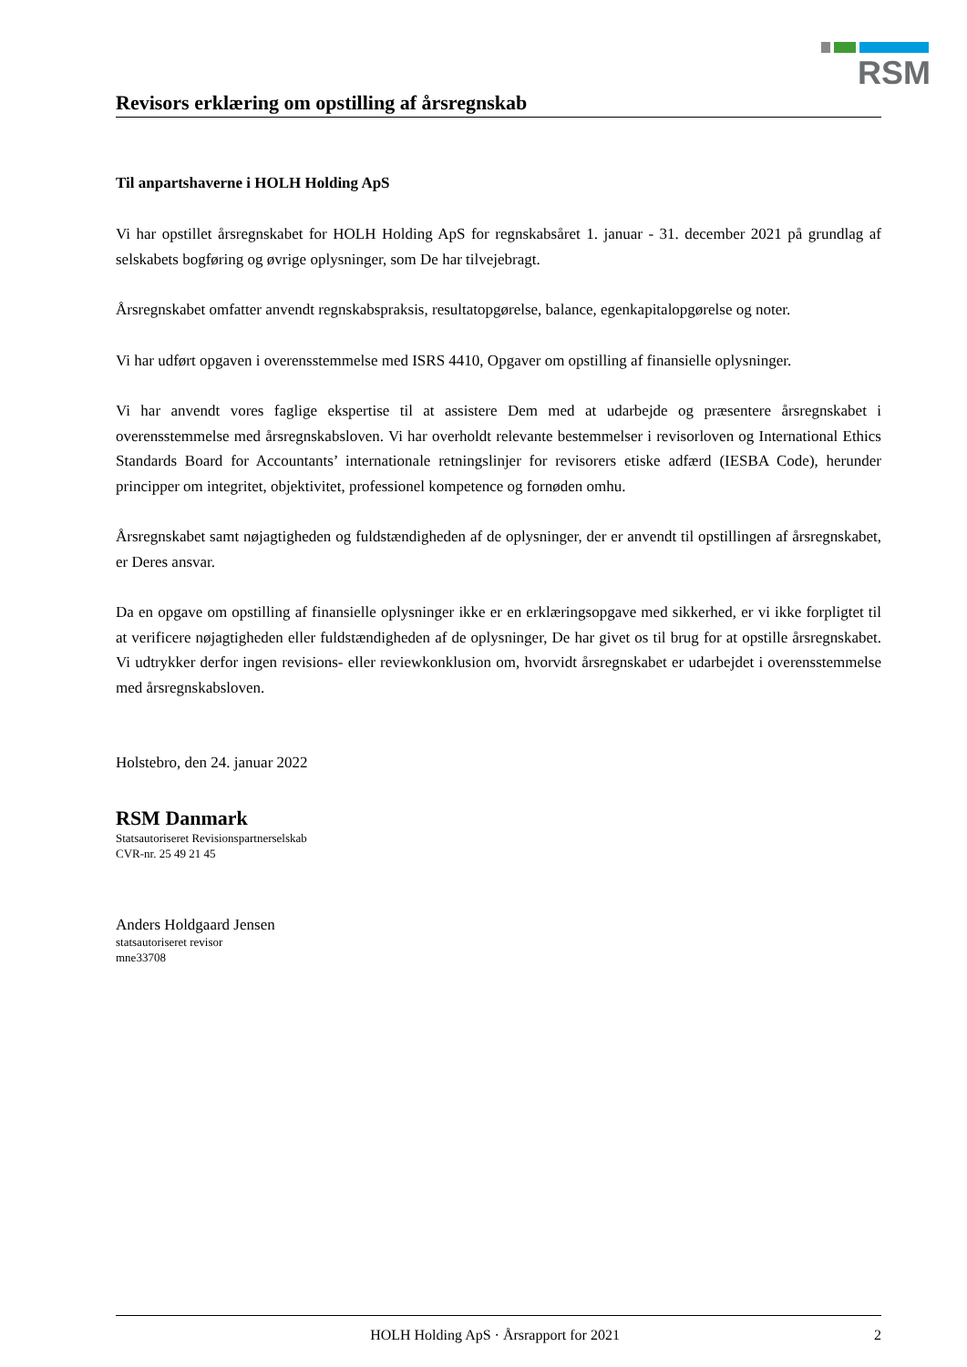RSM
Revisors erklæring om opstilling af årsregnskab
Til anpartshaverne i HOLH Holding ApS
Vi har opstillet årsregnskabet for HOLH Holding ApS for regnskabsåret 1. januar - 31. december 2021 på grundlag af selskabets bogføring og øvrige oplysninger, som De har tilvejebragt.
Årsregnskabet omfatter anvendt regnskabspraksis, resultatopgørelse, balance, egenkapitalopgørelse og noter.
Vi har udført opgaven i overensstemmelse med ISRS 4410, Opgaver om opstilling af finansielle oplysninger.
Vi har anvendt vores faglige ekspertise til at assistere Dem med at udarbejde og præsentere årsregnskabet i overensstemmelse med årsregnskabsloven. Vi har overholdt relevante bestemmelser i revisorloven og International Ethics Standards Board for Accountants’ internationale retningslinjer for revisorers etiske adfærd (IESBA Code), herunder principper om integritet, objektivitet, professionel kompetence og fornøden omhu.
Årsregnskabet samt nøjagtigheden og fuldstændigheden af de oplysninger, der er anvendt til opstillingen af årsregnskabet, er Deres ansvar.
Da en opgave om opstilling af finansielle oplysninger ikke er en erklæringsopgave med sikkerhed, er vi ikke forpligtet til at verificere nøjagtigheden eller fuldstændigheden af de oplysninger, De har givet os til brug for at opstille årsregnskabet. Vi udtrykker derfor ingen revisions- eller reviewkonklusion om, hvorvidt årsregnskabet er udarbejdet i overensstemmelse med årsregnskabsloven.
Holstebro, den 24. januar 2022
RSM Danmark
Statsautoriseret Revisionspartnerselskab
CVR-nr. 25 49 21 45
Anders Holdgaard Jensen
statsautoriseret revisor
mne33708
HOLH Holding ApS · Årsrapport for 2021 2